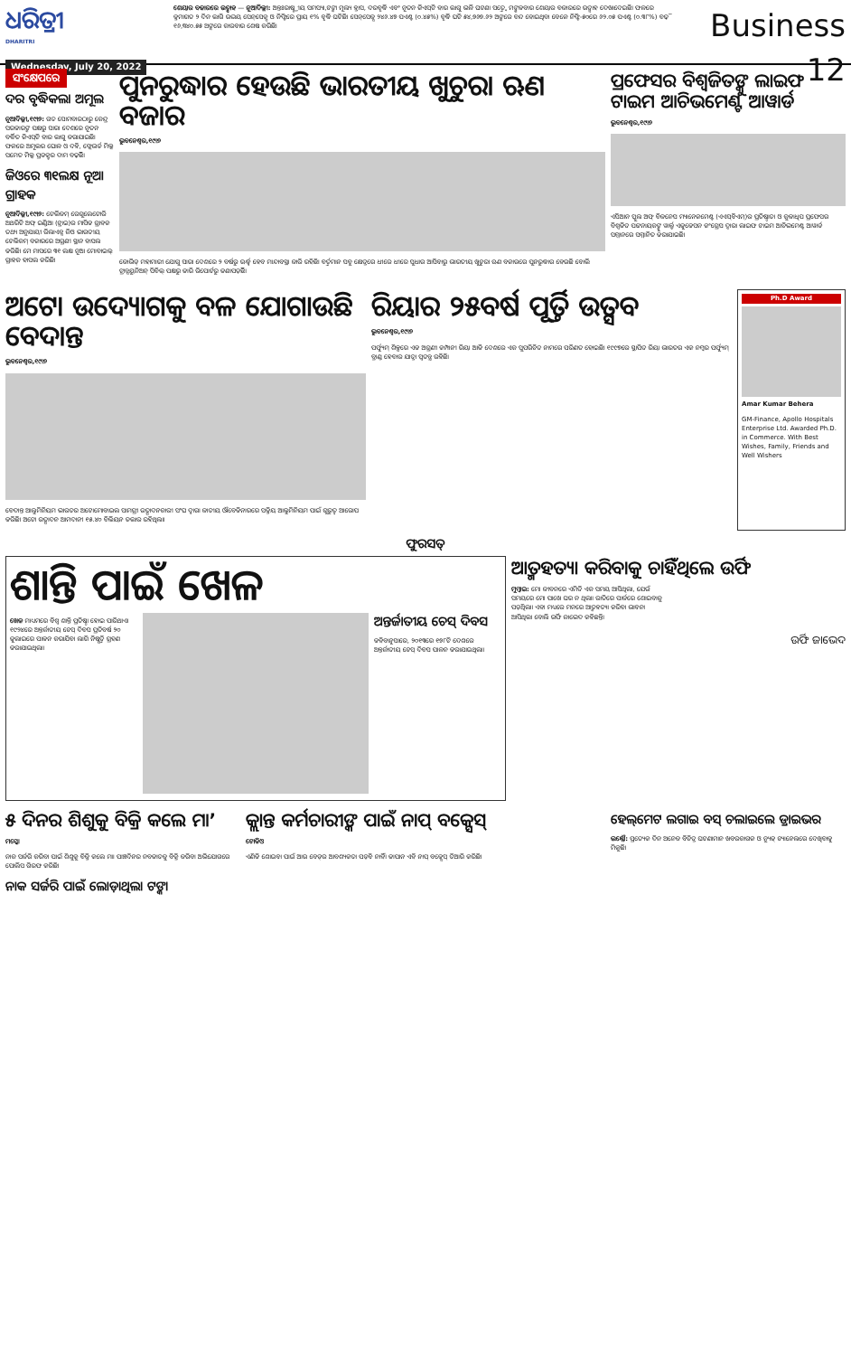ଧରିତ୍ରୀ
DHARITRI
Wednesday, July 20, 2022
ଶେୟାର ବଜାରରେ ଉତ୍ସାହ — ନୂଆଦିଲ୍ଲୀ: ଅନ୍ତଃରାଷ୍ଟ୍ରୀୟ ସମସ୍ୟା,ଟଙ୍କା ମୂଲ୍ୟ ହ୍ରାସ, ଦରବୃଦ୍ଧି ଏବଂ ନୂତନ ଜିଏସ୍‌ଟି ହାର ଲାଗୁ ଭଳି ଘଟଣା ସତ୍ତ୍ୱେ ମଙ୍ଗଳବାର ଶେୟାର ବଜାରରେ ଉତ୍ସାହ ଦେଖାଦେଇଛି। ଫଳରେ କ୍ରମାଗତ ୨ ଦିନ ଲାଗି ଉଭୟ ସେନ୍‌ସେକ୍ସ ଓ ନିଫ୍ଟିରେ ପ୍ରାୟ ୧% ବୃଦ୍ଧି ଘଟିଛି। ସେନ୍‌ସେକ୍ସ ୨୪୬.୪୭ ପଏଣ୍ଟ (୦.୪୫%) ବୃଦ୍ଧି ଘଟି ୫୪,୭୬୭.୬୨ ଅଙ୍କରେ ବନ୍ଦ ହୋଇଥିବା ବେଳେ ନିଫ୍ଟି-୫୦ରେ ୬୨.୦୫ ପଏଣ୍ଟ (୦.୩୮%) ବଢ଼ି ୧୬,୩୪୦.୫୫ ଅଙ୍କରେ କାରବାର ଶେଷ କରିଛି।
Business 12
ସଂକ୍ଷେପରେ
ଦର ବୃଦ୍ଧିକଲା ଅମୂଲ
ନୂଆଦିଲ୍ଲୀ,୧୯।୭: ଗତ ସୋମବାରଠାରୁ କେନ୍ଦ୍ର ସରକାରଙ୍କ ପକ୍ଷରୁ ସାରା ଦେଶରେ ନୂତନ ବର୍ଦ୍ଧିତ ଜିଏସ୍‌ଟି ହାର ଲାଗୁ କରାଯାଇଛି। ଫଳରେ ଅମୂଲର ଘୋଳ ଓ ଦହି, ଫ୍ଲେଭର୍ଡ ମିଲ୍କ ସମେତ ମିଲ୍କ ପ୍ରଡକ୍ଟର ଦାମ ବଢ଼ିଛି।
ଜିଓରେ ୩୧ଲକ୍ଷ ନୂଆ ଗ୍ରାହକ
ନୂଆଦିଲ୍ଲୀ,୧୯।୭: ଟେଲିକମ୍ ରେଗୁଲେଟୋରି ଅଥରିଟି ଅଫ୍ ଇଣ୍ଡିଆ (ଟ୍ରାଇ)ର ମାସିକ ଗ୍ରାହକ ତଥ୍ୟ ଅନୁଯାୟୀ ରିଲାଏନ୍ସ ଜିଓ ଭାରତୀୟ ଟେଲିକମ୍ ବଜାରରେ ଅଗ୍ରଣୀ ସ୍ଥାନ ହାସଲ କରିଛି। ମେ ମାସରେ ୩୧ ଲକ୍ଷ ନୂଆ ମୋବାଇଲ୍ ଗ୍ରାହକ ହାସଲ କରିଛି।
ପୁନରୁଦ୍ଧାର ହେଉଛି ଭାରତୀୟ ଖୁଚୁରା ଋଣ ବଜାର
ଭୁବନେଶ୍ୱର,୧୯।୭
କୋଭିଡ୍‌ ମହାମାରୀ ଯୋଗୁ ସାରା ଦେଶରେ ୨ ବର୍ଷରୁ ଊର୍ଦ୍ଧ୍ୱ ହେବ ମାନ୍ଦାବସ୍ଥା ଜାରି ରହିଛି। ବର୍ତ୍ତମାନ ସବୁ କ୍ଷେତ୍ରରେ ଧୀରେ ଧୀରେ ସୁଧାର ଆସିବାରୁ ଭାରତୀୟ ଖୁଚୁରା ଋଣ ବଜାରରେ ପୁନରୁଦ୍ଧାର ହେଉଛି ବୋଲି ଟ୍ରାନ୍ସୟୁନିଅନ୍ ସିବିଲ୍ ପକ୍ଷରୁ ଜାରି ରିପୋର୍ଟରୁ ଜଣାପଡ଼ିଛି।
ପ୍ରଫେସର ବିଶ୍ୱଜିତଙ୍କୁ ଲାଇଫ ଟାଇମ ଆଚିଭମେଣ୍ଟ ଆୱାର୍ଡ
ଭୁବନେଶ୍ୱର,୧୯।୭
ଏସିଆନ ସ୍କୁଲ ଅଫ୍ ବିଜନେସ ମ୍ୟାନେଜମେଣ୍ଟ (ଏଏସ୍‌ବିଏମ୍)ର ପ୍ରତିଷ୍ଠାତା ଓ କୁଳାଧିପ ପ୍ରଫେସର ବିଶ୍ୱଜିତ ପଟ୍ଟନାୟକଙ୍କୁ ୱାର୍ଲ୍ଡ ଏଜୁକେସନ କଂଗ୍ରେସ ଦ୍ୱାରା ଲାଇଫ ଟାଇମ ଆଚିଭମେଣ୍ଟ ଆୱାର୍ଡ ସମ୍ମାନରେ ସମ୍ମାନିତ କରାଯାଇଛି।
ଅଟୋ ଉଦ୍ୟୋଗକୁ ବଳ ଯୋଗାଉଛି ବେଦାନ୍ତ
ଭୁବନେଶ୍ୱର,୧୯।୭
ବେଦାନ୍ତ ଆଲୁମିନିୟମ ଭାରତର ଅଟୋମୋବାଇଲ ସାମଗ୍ରୀ ଉତ୍ପାଦନକାରୀ ସଂଘ ଦ୍ୱାରା ଜାତୀୟ ଔବେକିନାରରେ ସକ୍ରିୟ ଆଲୁମିନିୟମ ପାଇଁ ଗୁରୁତ୍ୱ ଆରୋପ କରିଛି। ଅଟୋ ଉତ୍ପାଦନ ଆମଦାନୀ ୧୫.୪୦ ବିଲିୟନ ଡଲାର ରହିଥିଲା।
ରିୟାର ୨୫ବର୍ଷ ପୂର୍ତ୍ତି ଉତ୍ସବ
ଭୁବନେଶ୍ୱର,୧୯।୭
ପର୍ଫ୍ୟୁମ୍ ଶିଳ୍ପରେ ଏକ ଅଗ୍ରଣୀ କମ୍ପାନୀ ରିୟା ଆଜି ଦେଶରେ ଏକ ସୁପରିଚିତ ନାମରେ ପରିଣତ ହୋଇଛି। ୧୯୯୭ରେ ସ୍ଥାପିତ ରିୟା ଭାରତର ଏକ ନମ୍ବର ପର୍ଫ୍ୟୁମ୍ ବ୍ରାଣ୍ଡ ହେବାର ଯାତ୍ରା ସ୍ୱତନ୍ତ୍ର ରହିଛି।
Ph.D Award
Amar Kumar Behera
GM-Finance, Apollo Hospitals Enterprise Ltd. Awarded Ph.D. in Commerce. With Best Wishes, Family, Friends and Well Wishers
ଫୁରସତ୍
ଶାନ୍ତି ପାଇଁ ଖେଳ
ଖେଳ ମାଧ୍ୟମରେ ବିଶ୍ୱ ଶାନ୍ତି ପ୍ରତିଷ୍ଠା ହୋଇ ପାରିଥାଏ। ୧୯୨୪ରେ ଅନ୍ତର୍ଜାତୀୟ ଚେସ୍ ଦିବସ ପ୍ରତିବର୍ଷ ୨୦ ଜୁଲାଇରେ ପାଳନ କରାଯିବା ଲାଗି ନିଷ୍ପତ୍ତି ଗ୍ରହଣ କରାଯାଇଥିଲା।
ଅନ୍ତର୍ଜାତୀୟ ଚେସ୍ ଦିବସ
କହିବାନୁସାରେ, ୨୦୧୩ରେ ୧୭୮ଟି ଦେଶରେ ଅନ୍ତର୍ଜାତୀୟ ଚେସ୍ ଦିବସ ପାଳନ କରାଯାଇଥିଲା।
ଆତ୍ମହତ୍ୟା କରିବାକୁ ଚାହିଁଥିଲେ ଉର୍ଫି
ମୁମ୍ବାଇ: ମୋ ଜୀବନରେ ଏମିତି ଏକ ସମୟ ଆସିଥିଲା, ଯେଉଁ ସମୟରେ ମୋ ପାଖେ ଘର ନ ଥିଲା। ରାତିରେ ପାର୍କରେ ଶୋଇବାକୁ ପଡ଼ିଥିଲା। ଏହା ମଧ୍ୟରେ ମନରେ ଆତ୍ମହତ୍ୟା କରିବା ଭାବନା ଆସିଥିଲା ବୋଲି ଉର୍ଫି ଜାଭେଦ କହିଛନ୍ତି।
ଉର୍ଫି ଜାଭେଦ
୫ ଦିନର ଶିଶୁକୁ ବିକ୍ରି କଲେ ମା’
ମସ୍କୋ
ନାକ ସର୍ଜରି କରିବା ପାଇଁ ଶିଶୁକୁ ବିକ୍ରି କଲେ ମା। ପାଞ୍ଚଦିନର ନବଜାତକୁ ବିକ୍ରି କରିବା ଅଭିଯୋଗରେ ପୋଲିସ ଗିରଫ କରିଛି।
ନାକ ସର୍ଜରି ପାଇଁ ଲୋଡ଼ାଥିଲା ଟଙ୍କା
କ୍ଲାନ୍ତ କର୍ମଚାରୀଙ୍କ ପାଇଁ ନାପ୍ ବକ୍ସେସ୍
ଟୋକିଓ
ଏଣିକି ଶୋଇବା ପାଇଁ ଆଉ ବେଡ୍‌ର ଆବଶ୍ୟକତା ପଡ଼ିବ ନାହିଁ। ଜାପାନ ଏହି ନାପ୍ ବକ୍ସେସ୍ ତିଆରି କରିଛି।
ହେଲ୍‌ମେଟ ଲଗାଇ ବସ୍ ଚଲାଇଲେ ଡ୍ରାଇଭର
ଲକ୍ଷ୍ନୌ: ପ୍ରତ୍ୟେକ ଦିନ ଅନେକ ବିଚିତ୍ର ଘଟଣାମାନ ଖବରକାଗଜ ଓ ନ୍ୟୁଜ୍ ଚ୍ୟାନେଲରେ ଦେଖିବାକୁ ମିଳୁଛି।